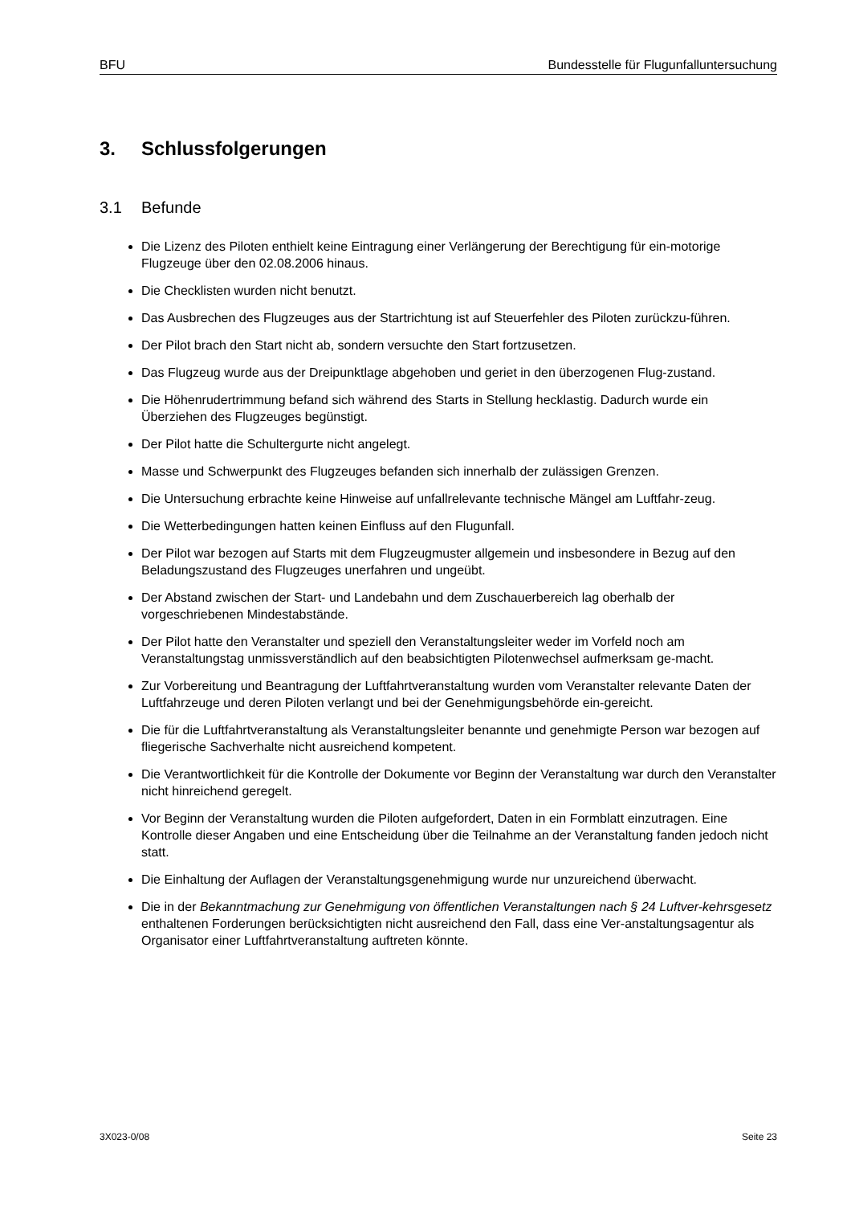BFU Bundesstelle für Flugunfalluntersuchung
3. Schlussfolgerungen
3.1 Befunde
Die Lizenz des Piloten enthielt keine Eintragung einer Verlängerung der Berechtigung für ein-motorige Flugzeuge über den 02.08.2006 hinaus.
Die Checklisten wurden nicht benutzt.
Das Ausbrechen des Flugzeuges aus der Startrichtung ist auf Steuerfehler des Piloten zurückzu-führen.
Der Pilot brach den Start nicht ab, sondern versuchte den Start fortzusetzen.
Das Flugzeug wurde aus der Dreipunktlage abgehoben und geriet in den überzogenen Flug-zustand.
Die Höhenrudertrimmung befand sich während des Starts in Stellung hecklastig. Dadurch wurde ein Überziehen des Flugzeuges begünstigt.
Der Pilot hatte die Schultergurte nicht angelegt.
Masse und Schwerpunkt des Flugzeuges befanden sich innerhalb der zulässigen Grenzen.
Die Untersuchung erbrachte keine Hinweise auf unfallrelevante technische Mängel am Luftfahr-zeug.
Die Wetterbedingungen hatten keinen Einfluss auf den Flugunfall.
Der Pilot war bezogen auf Starts mit dem Flugzeugmuster allgemein und insbesondere in Bezug auf den Beladungszustand des Flugzeuges unerfahren und ungeübt.
Der Abstand zwischen der Start- und Landebahn und dem Zuschauerbereich lag oberhalb der vorgeschriebenen Mindestabstände.
Der Pilot hatte den Veranstalter und speziell den Veranstaltungsleiter weder im Vorfeld noch am Veranstaltungstag unmissverständlich auf den beabsichtigten Pilotenwechsel aufmerksam ge-macht.
Zur Vorbereitung und Beantragung der Luftfahrtveranstaltung wurden vom Veranstalter relevante Daten der Luftfahrzeuge und deren Piloten verlangt und bei der Genehmigungsbehörde ein-gereicht.
Die für die Luftfahrtveranstaltung als Veranstaltungsleiter benannte und genehmigte Person war bezogen auf fliegerische Sachverhalte nicht ausreichend kompetent.
Die Verantwortlichkeit für die Kontrolle der Dokumente vor Beginn der Veranstaltung war durch den Veranstalter nicht hinreichend geregelt.
Vor Beginn der Veranstaltung wurden die Piloten aufgefordert, Daten in ein Formblatt einzutragen. Eine Kontrolle dieser Angaben und eine Entscheidung über die Teilnahme an der Veranstaltung fanden jedoch nicht statt.
Die Einhaltung der Auflagen der Veranstaltungsgenehmigung wurde nur unzureichend überwacht.
Die in der Bekanntmachung zur Genehmigung von öffentlichen Veranstaltungen nach § 24 Luftver-kehrsgesetz enthaltenen Forderungen berücksichtigten nicht ausreichend den Fall, dass eine Ver-anstaltungsagentur als Organisator einer Luftfahrtveranstaltung auftreten könnte.
3X023-0/08 Seite 23